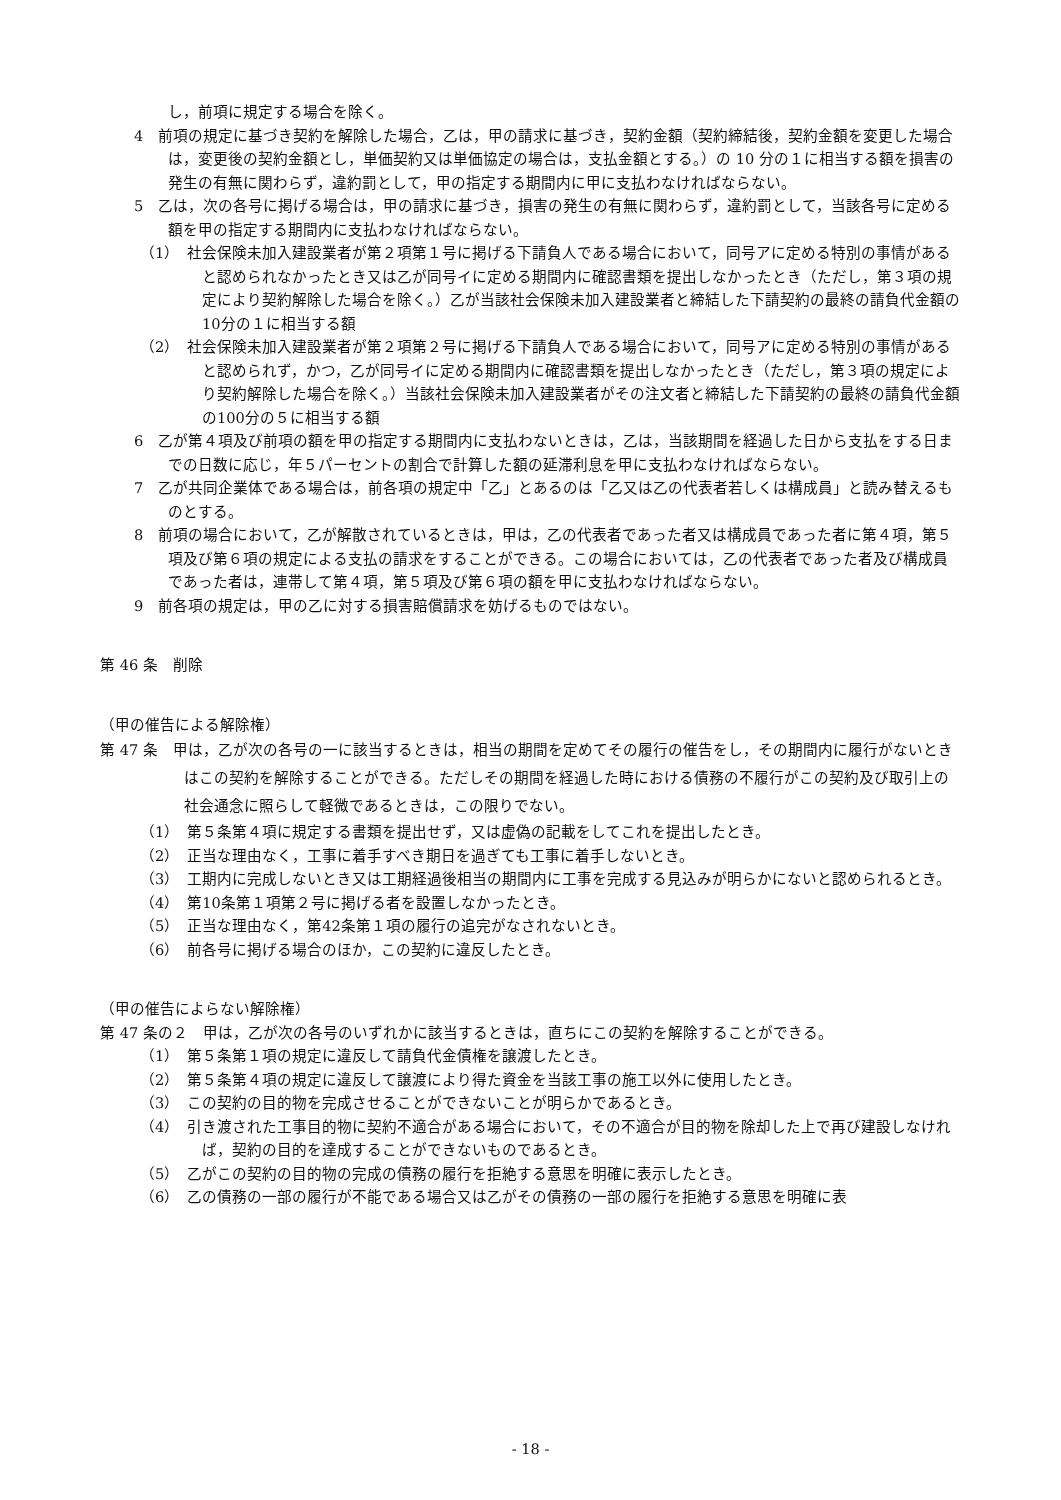し，前項に規定する場合を除く。
4　前項の規定に基づき契約を解除した場合，乙は，甲の請求に基づき，契約金額（契約締結後，契約金額を変更した場合は，変更後の契約金額とし，単価契約又は単価協定の場合は，支払金額とする。）の 10 分の１に相当する額を損害の発生の有無に関わらず，違約罰として，甲の指定する期間内に甲に支払わなければならない。
5　乙は，次の各号に掲げる場合は，甲の請求に基づき，損害の発生の有無に関わらず，違約罰として，当該各号に定める額を甲の指定する期間内に支払わなければならない。
（1）　社会保険未加入建設業者が第２項第１号に掲げる下請負人である場合において，同号アに定める特別の事情があると認められなかったとき又は乙が同号イに定める期間内に確認書類を提出しなかったとき（ただし，第３項の規定により契約解除した場合を除く。）乙が当該社会保険未加入建設業者と締結した下請契約の最終の請負代金額の10分の１に相当する額
（2）　社会保険未加入建設業者が第２項第２号に掲げる下請負人である場合において，同号アに定める特別の事情があると認められず，かつ，乙が同号イに定める期間内に確認書類を提出しなかったとき（ただし，第３項の規定により契約解除した場合を除く。）当該社会保険未加入建設業者がその注文者と締結した下請契約の最終の請負代金額の100分の５に相当する額
6　乙が第４項及び前項の額を甲の指定する期間内に支払わないときは，乙は，当該期間を経過した日から支払をする日までの日数に応じ，年５パーセントの割合で計算した額の延滞利息を甲に支払わなければならない。
7　乙が共同企業体である場合は，前各項の規定中「乙」とあるのは「乙又は乙の代表者若しくは構成員」と読み替えるものとする。
8　前項の場合において，乙が解散されているときは，甲は，乙の代表者であった者又は構成員であった者に第４項，第５項及び第６項の規定による支払の請求をすることができる。この場合においては，乙の代表者であった者及び構成員であった者は，連帯して第４項，第５項及び第６項の額を甲に支払わなければならない。
9　前各項の規定は，甲の乙に対する損害賠償請求を妨げるものではない。
第 46 条　削除
（甲の催告による解除権）
第 47 条　甲は，乙が次の各号の一に該当するときは，相当の期間を定めてその履行の催告をし，その期間内に履行がないときはこの契約を解除することができる。ただしその期間を経過した時における債務の不履行がこの契約及び取引上の社会通念に照らして軽微であるときは，この限りでない。
（1）　第５条第４項に規定する書類を提出せず，又は虚偽の記載をしてこれを提出したとき。
（2）　正当な理由なく，工事に着手すべき期日を過ぎても工事に着手しないとき。
（3）　工期内に完成しないとき又は工期経過後相当の期間内に工事を完成する見込みが明らかにないと認められるとき。
（4）　第10条第１項第２号に掲げる者を設置しなかったとき。
（5）　正当な理由なく，第42条第１項の履行の追完がなされないとき。
（6）　前各号に掲げる場合のほか，この契約に違反したとき。
（甲の催告によらない解除権）
第 47 条の２　甲は，乙が次の各号のいずれかに該当するときは，直ちにこの契約を解除することができる。
（1）　第５条第１項の規定に違反して請負代金債権を譲渡したとき。
（2）　第５条第４項の規定に違反して譲渡により得た資金を当該工事の施工以外に使用したとき。
（3）　この契約の目的物を完成させることができないことが明らかであるとき。
（4）　引き渡された工事目的物に契約不適合がある場合において，その不適合が目的物を除却した上で再び建設しなければ，契約の目的を達成することができないものであるとき。
（5）　乙がこの契約の目的物の完成の債務の履行を拒絶する意思を明確に表示したとき。
（6）　乙の債務の一部の履行が不能である場合又は乙がその債務の一部の履行を拒絶する意思を明確に表
- 18 -